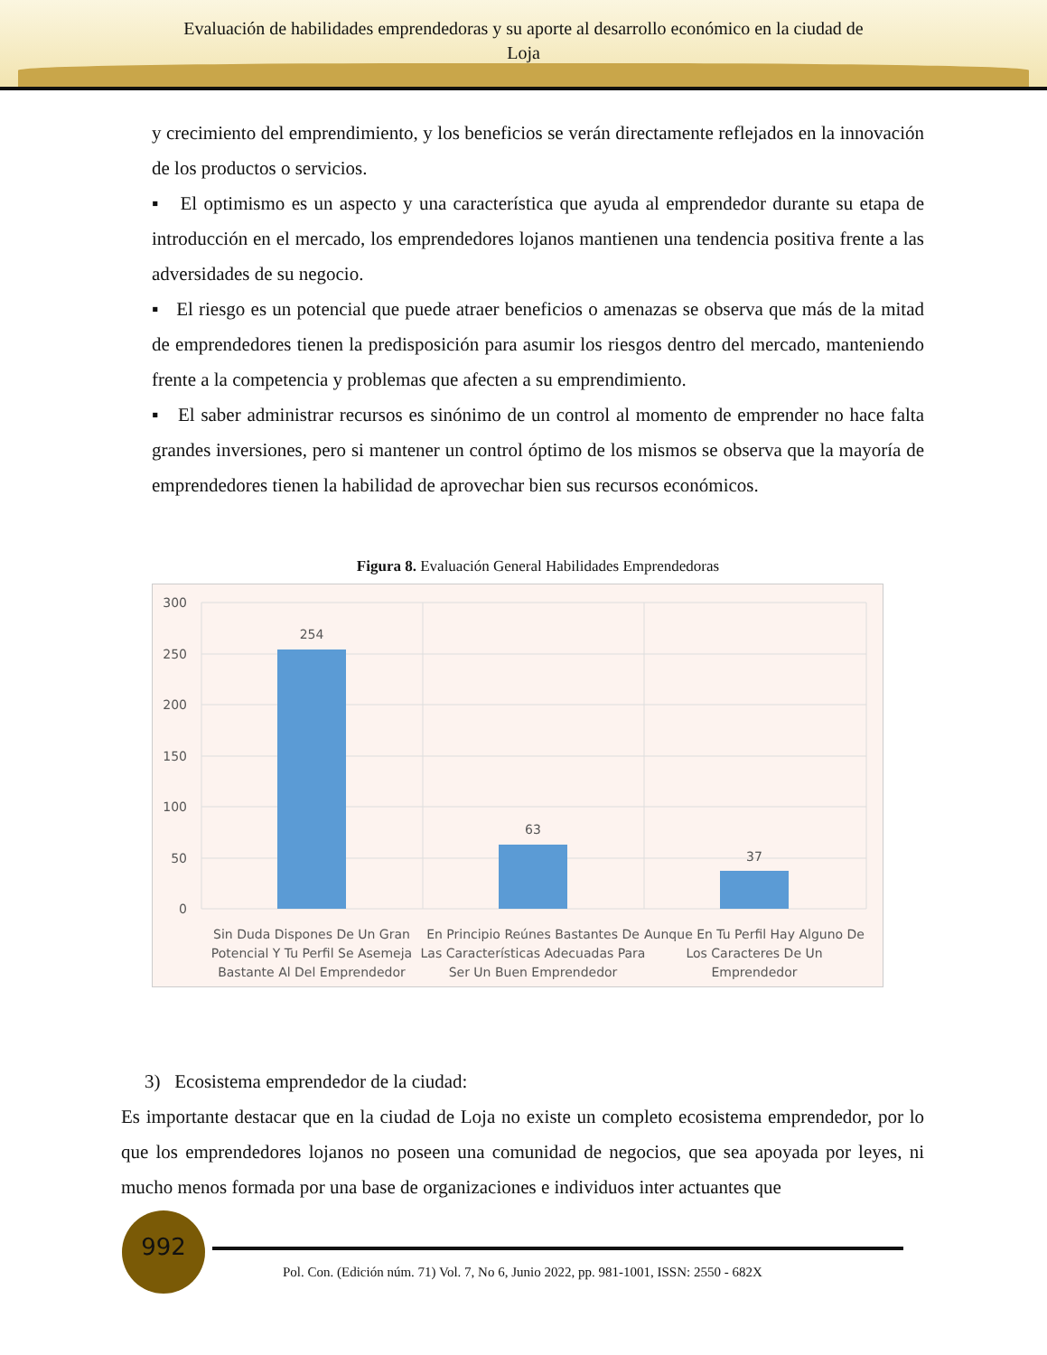Evaluación de habilidades emprendedoras y su aporte al desarrollo económico en la ciudad de
Loja
y crecimiento del emprendimiento, y los beneficios se verán directamente reflejados en la innovación de los productos o servicios.
▪ El optimismo es un aspecto y una característica que ayuda al emprendedor durante su etapa de introducción en el mercado, los emprendedores lojanos mantienen una tendencia positiva frente a las adversidades de su negocio.
▪ El riesgo es un potencial que puede atraer beneficios o amenazas se observa que más de la mitad de emprendedores tienen la predisposición para asumir los riesgos dentro del mercado, manteniendo frente a la competencia y problemas que afecten a su emprendimiento.
▪ El saber administrar recursos es sinónimo de un control al momento de emprender no hace falta grandes inversiones, pero si mantener un control óptimo de los mismos se observa que la mayoría de emprendedores tienen la habilidad de aprovechar bien sus recursos económicos.
Figura 8. Evaluación General Habilidades Emprendedoras
300
250
200
150
100
50
0
254
63
37
Sin Duda Dispones De Un Gran Potencial Y Tu Perfil Se Asemeja Bastante Al Del Emprendedor
En Principio Reúnes Bastantes De Las Características Adecuadas Para Ser Un Buen Emprendedor
Aunque En Tu Perfil Hay Alguno De Los Caracteres De Un Emprendedor
3) Ecosistema emprendedor de la ciudad:
Es importante destacar que en la ciudad de Loja no existe un completo ecosistema emprendedor, por lo que los emprendedores lojanos no poseen una comunidad de negocios, que sea apoyada por leyes, ni mucho menos formada por una base de organizaciones e individuos inter actuantes que
992
Pol. Con. (Edición núm. 71) Vol. 7, No 6, Junio 2022, pp. 981-1001, ISSN: 2550 - 682X